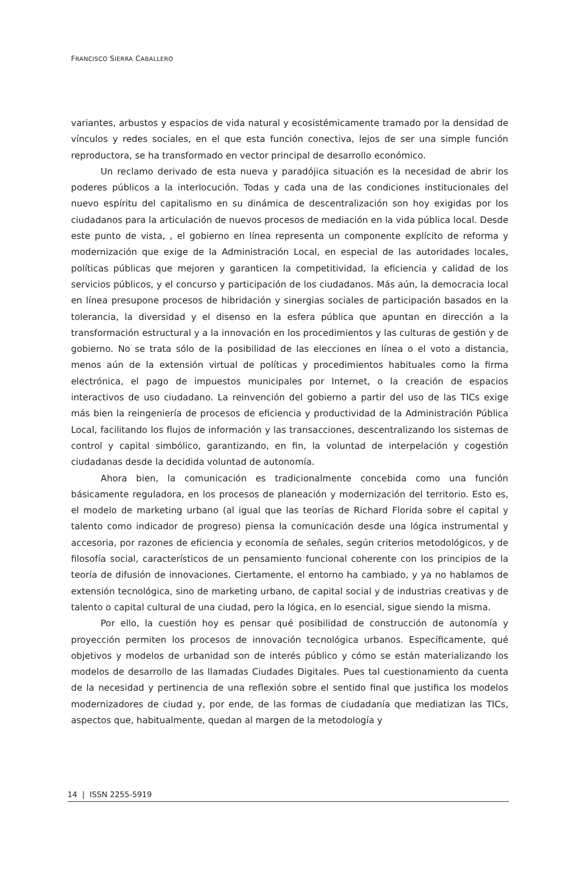FRANCISCO SIERRA CABALLERO
variantes, arbustos y espacios de vida natural y ecosistémicamente tramado por la densidad de vínculos y redes sociales, en el que esta función conectiva, lejos de ser una simple función reproductora, se ha transformado en vector principal de desarrollo económico.
Un reclamo derivado de esta nueva y paradójica situación es la necesidad de abrir los poderes públicos a la interlocución. Todas y cada una de las condiciones institucionales del nuevo espíritu del capitalismo en su dinámica de descentralización son hoy exigidas por los ciudadanos para la articulación de nuevos procesos de mediación en la vida pública local. Desde este punto de vista, , el gobierno en línea representa un componente explícito de reforma y modernización que exige de la Administración Local, en especial de las autoridades locales, políticas públicas que mejoren y garanticen la competitividad, la eficiencia y calidad de los servicios públicos, y el concurso y participación de los ciudadanos. Más aún, la democracia local en línea presupone procesos de hibridación y sinergias sociales de participación basados en la tolerancia, la diversidad y el disenso en la esfera pública que apuntan en dirección a la transformación estructural y a la innovación en los procedimientos y las culturas de gestión y de gobierno. No se trata sólo de la posibilidad de las elecciones en línea o el voto a distancia, menos aún de la extensión virtual de políticas y procedimientos habituales como la firma electrónica, el pago de impuestos municipales por Internet, o la creación de espacios interactivos de uso ciudadano. La reinvención del gobierno a partir del uso de las TICs exige más bien la reingeniería de procesos de eficiencia y productividad de la Administración Pública Local, facilitando los flujos de información y las transacciones, descentralizando los sistemas de control y capital simbólico, garantizando, en fin, la voluntad de interpelación y cogestión ciudadanas desde la decidida voluntad de autonomía.
Ahora bien, la comunicación es tradicionalmente concebida como una función básicamente reguladora, en los procesos de planeación y modernización del territorio. Esto es, el modelo de marketing urbano (al igual que las teorías de Richard Florida sobre el capital y talento como indicador de progreso) piensa la comunicación desde una lógica instrumental y accesoria, por razones de eficiencia y economía de señales, según criterios metodológicos, y de filosofía social, característicos de un pensamiento funcional coherente con los principios de la teoría de difusión de innovaciones. Ciertamente, el entorno ha cambiado, y ya no hablamos de extensión tecnológica, sino de marketing urbano, de capital social y de industrias creativas y de talento o capital cultural de una ciudad, pero la lógica, en lo esencial, sigue siendo la misma.
Por ello, la cuestión hoy es pensar qué posibilidad de construcción de autonomía y proyección permiten los procesos de innovación tecnológica urbanos. Específicamente, qué objetivos y modelos de urbanidad son de interés público y cómo se están materializando los modelos de desarrollo de las llamadas Ciudades Digitales. Pues tal cuestionamiento da cuenta de la necesidad y pertinencia de una reflexión sobre el sentido final que justifica los modelos modernizadores de ciudad y, por ende, de las formas de ciudadanía que mediatizan las TICs, aspectos que, habitualmente, quedan al margen de la metodología y
14 | ISSN 2255-5919